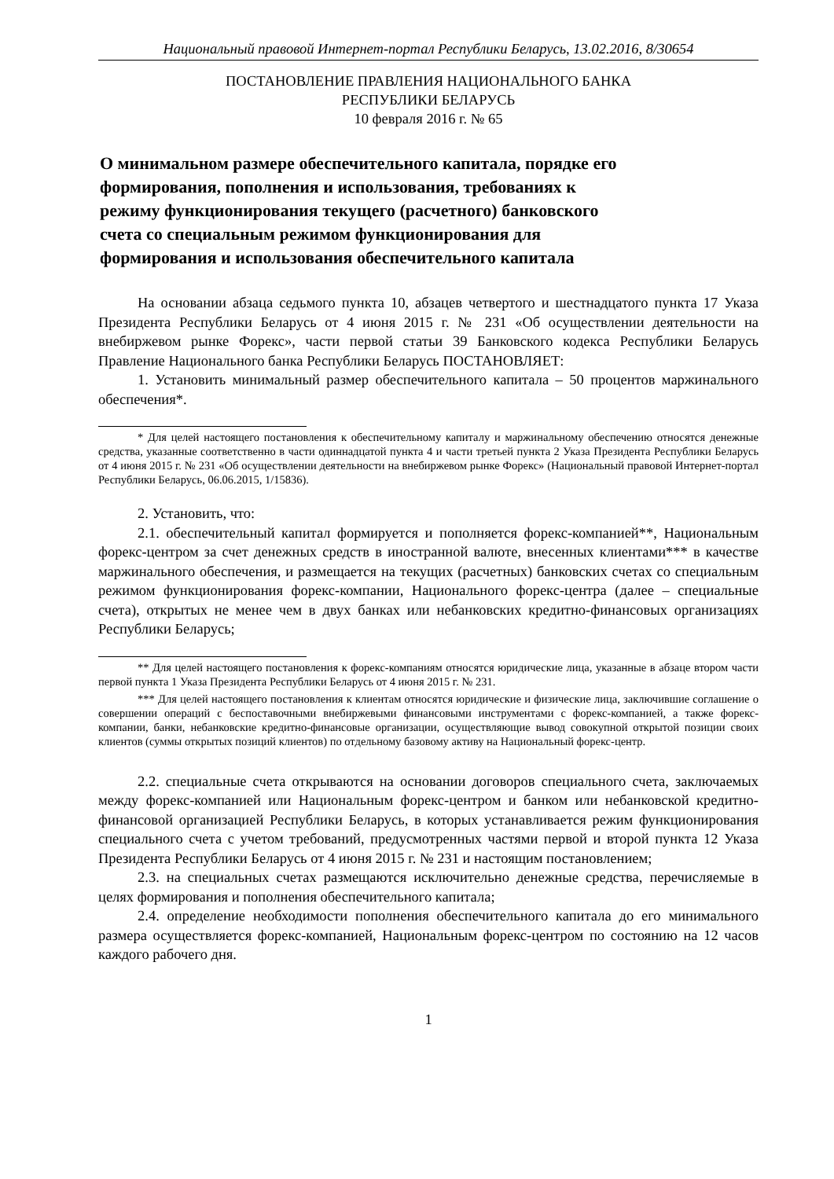Национальный правовой Интернет-портал Республики Беларусь, 13.02.2016, 8/30654
ПОСТАНОВЛЕНИЕ ПРАВЛЕНИЯ НАЦИОНАЛЬНОГО БАНКА
РЕСПУБЛИКИ БЕЛАРУСЬ
10 февраля 2016 г. № 65
О минимальном размере обеспечительного капитала, порядке его формирования, пополнения и использования, требованиях к режиму функционирования текущего (расчетного) банковского счета со специальным режимом функционирования для формирования и использования обеспечительного капитала
На основании абзаца седьмого пункта 10, абзацев четвертого и шестнадцатого пункта 17 Указа Президента Республики Беларусь от 4 июня 2015 г. № 231 «Об осуществлении деятельности на внебиржевом рынке Форекс», части первой статьи 39 Банковского кодекса Республики Беларусь Правление Национального банка Республики Беларусь ПОСТАНОВЛЯЕТ:
1. Установить минимальный размер обеспечительного капитала – 50 процентов маржинального обеспечения*.
* Для целей настоящего постановления к обеспечительному капиталу и маржинальному обеспечению относятся денежные средства, указанные соответственно в части одиннадцатой пункта 4 и части третьей пункта 2 Указа Президента Республики Беларусь от 4 июня 2015 г. № 231 «Об осуществлении деятельности на внебиржевом рынке Форекс» (Национальный правовой Интернет-портал Республики Беларусь, 06.06.2015, 1/15836).
2. Установить, что:
2.1. обеспечительный капитал формируется и пополняется форекс-компанией**, Национальным форекс-центром за счет денежных средств в иностранной валюте, внесенных клиентами*** в качестве маржинального обеспечения, и размещается на текущих (расчетных) банковских счетах со специальным режимом функционирования форекс-компании, Национального форекс-центра (далее – специальные счета), открытых не менее чем в двух банках или небанковских кредитно-финансовых организациях Республики Беларусь;
** Для целей настоящего постановления к форекс-компаниям относятся юридические лица, указанные в абзаце втором части первой пункта 1 Указа Президента Республики Беларусь от 4 июня 2015 г. № 231.
*** Для целей настоящего постановления к клиентам относятся юридические и физические лица, заключившие соглашение о совершении операций с беспоставочными внебиржевыми финансовыми инструментами с форекс-компанией, а также форекс-компании, банки, небанковские кредитно-финансовые организации, осуществляющие вывод совокупной открытой позиции своих клиентов (суммы открытых позиций клиентов) по отдельному базовому активу на Национальный форекс-центр.
2.2. специальные счета открываются на основании договоров специального счета, заключаемых между форекс-компанией или Национальным форекс-центром и банком или небанковской кредитно-финансовой организацией Республики Беларусь, в которых устанавливается режим функционирования специального счета с учетом требований, предусмотренных частями первой и второй пункта 12 Указа Президента Республики Беларусь от 4 июня 2015 г. № 231 и настоящим постановлением;
2.3. на специальных счетах размещаются исключительно денежные средства, перечисляемые в целях формирования и пополнения обеспечительного капитала;
2.4. определение необходимости пополнения обеспечительного капитала до его минимального размера осуществляется форекс-компанией, Национальным форекс-центром по состоянию на 12 часов каждого рабочего дня.
1